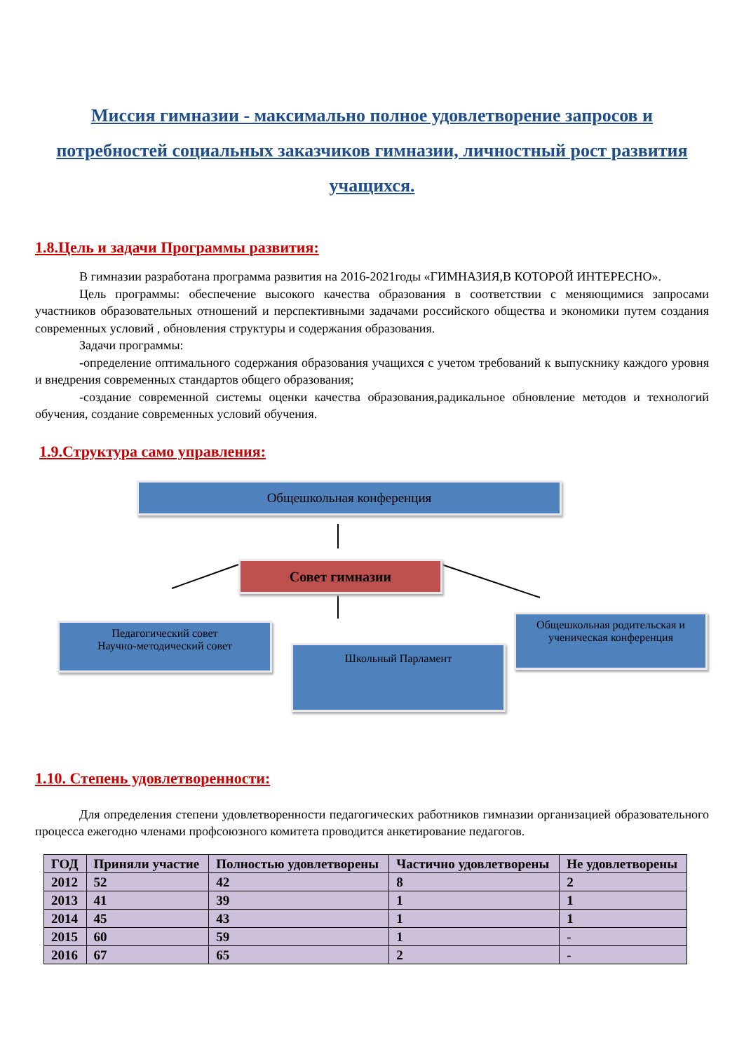Миссия гимназии - максимально полное удовлетворение запросов и потребностей социальных заказчиков гимназии, личностный рост развития учащихся.
1.8.Цель и задачи Программы развития:
В гимназии разработана программа развития на 2016-2021годы «ГИМНАЗИЯ,В КОТОРОЙ ИНТЕРЕСНО».
Цель программы: обеспечение высокого качества образования в соответствии с меняющимися запросами участников образовательных отношений и перспективными задачами российского общества и экономики путем создания современных условий , обновления структуры и содержания образования.
Задачи программы:
-определение оптимального содержания образования учащихся с учетом требований к выпускнику каждого уровня и внедрения современных стандартов общего образования;
-создание современной системы оценки качества образования,радикальное обновление методов и технологий обучения, создание современных условий обучения.
1.9.Структура само управления:
Общешкольная конференция
Совет гимназии
Педагогический совет
Научно-методический совет
Школьный Парламент
Общешкольная родительская и ученическая конференция
1.10. Степень удовлетворенности:
Для определения степени удовлетворенности педагогических работников гимназии организацией образовательного процесса ежегодно членами профсоюзного комитета проводится анкетирование педагогов.
| ГОД | Приняли участие | Полностью удовлетворены | Частично удовлетворены | Не удовлетворены |
| --- | --- | --- | --- | --- |
| 2012 | 52 | 42 | 8 | 2 |
| 2013 | 41 | 39 | 1 | 1 |
| 2014 | 45 | 43 | 1 | 1 |
| 2015 | 60 | 59 | 1 | - |
| 2016 | 67 | 65 | 2 | - |